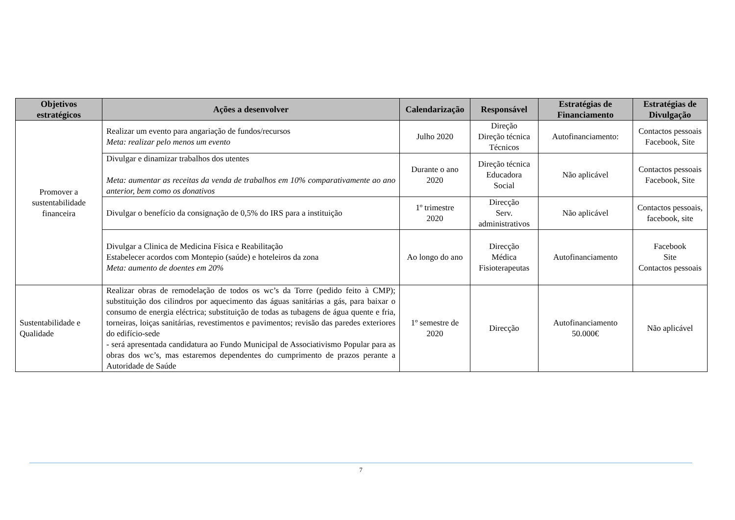| Objetivos estratégicos | Ações a desenvolver | Calendarização | Responsável | Estratégias de Financiamento | Estratégias de Divulgação |
| --- | --- | --- | --- | --- | --- |
| Promover a sustentabilidade financeira | Realizar um evento para angariação de fundos/recursos Meta: realizar pelo menos um evento | Julho 2020 | Direção Direção técnica Técnicos | Autofinanciamento: | Contactos pessoais Facebook, Site |
| | Divulgar e dinamizar trabalhos dos utentes Meta: aumentar as receitas da venda de trabalhos em 10% comparativamente ao ano anterior, bem como os donativos | Durante o ano 2020 | Direção técnica Educadora Social | Não aplicável | Contactos pessoais Facebook, Site |
| | Divulgar o benefício da consignação de 0,5% do IRS para a instituição | 1º trimestre 2020 | Direcção Serv. administrativos | Não aplicável | Contactos pessoais, facebook, site |
| | Divulgar a Clinica de Medicina Física e Reabilitação Estabelecer acordos com Montepio (saúde) e hoteleiros da zona Meta: aumento de doentes em 20% | Ao longo do ano | Direcção Médica Fisioterapeutas | Autofinanciamento | Facebook Site Contactos pessoais |
| Sustentabilidade e Qualidade | Realizar obras de remodelação de todos os wc’s da Torre (pedido feito à CMP); substituição dos cilindros por aquecimento das águas sanitárias a gás, para baixar o consumo de energia eléctrica; substituição de todas as tubagens de água quente e fria, torneiras, loiças sanitárias, revestimentos e pavimentos; revisão das paredes exteriores do edifício-sede - será apresentada candidatura ao Fundo Municipal de Associativismo Popular para as obras dos wc’s, mas estaremos dependentes do cumprimento de prazos perante a Autoridade de Saúde | 1º semestre de 2020 | Direcção | Autofinanciamento 50.000€ | Não aplicável |
7